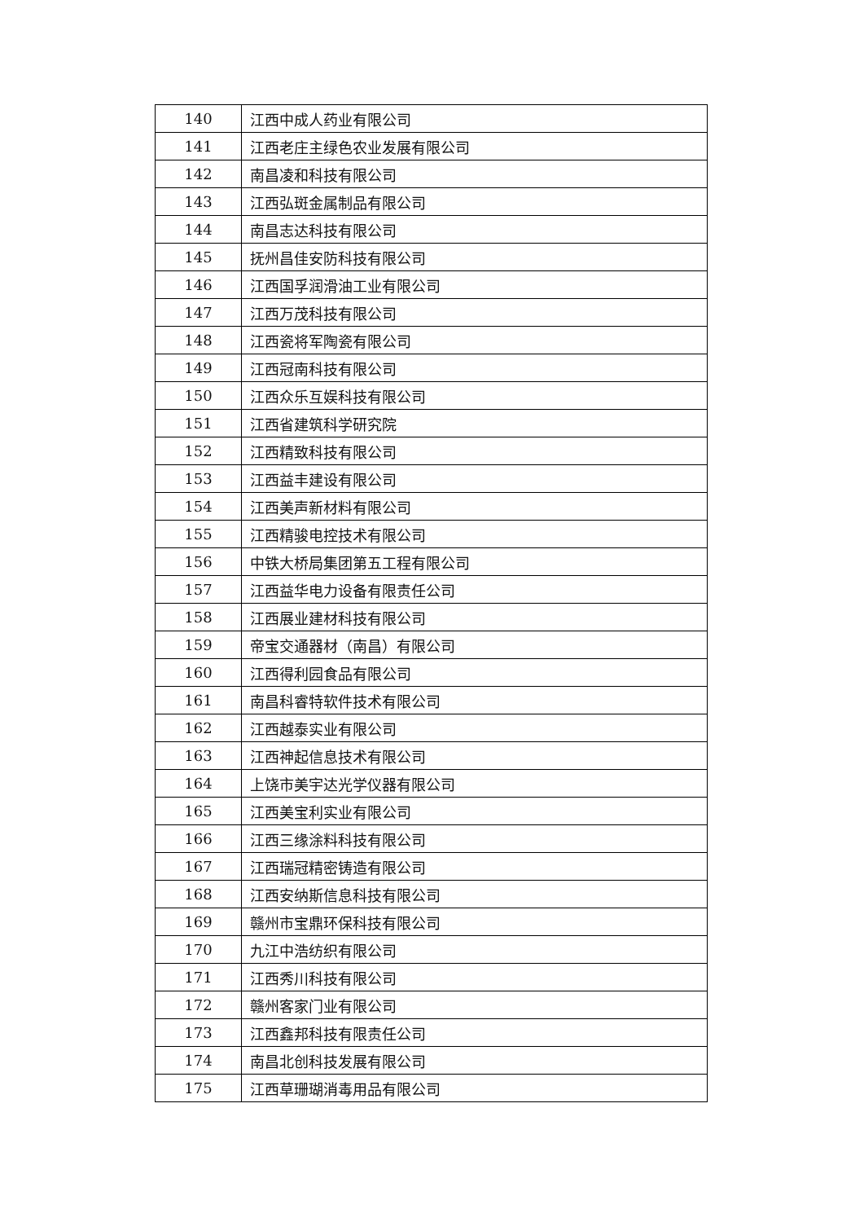| 140 | 江西中成人药业有限公司 |
| 141 | 江西老庄主绿色农业发展有限公司 |
| 142 | 南昌凌和科技有限公司 |
| 143 | 江西弘斑金属制品有限公司 |
| 144 | 南昌志达科技有限公司 |
| 145 | 抚州昌佳安防科技有限公司 |
| 146 | 江西国孚润滑油工业有限公司 |
| 147 | 江西万茂科技有限公司 |
| 148 | 江西瓷将军陶瓷有限公司 |
| 149 | 江西冠南科技有限公司 |
| 150 | 江西众乐互娱科技有限公司 |
| 151 | 江西省建筑科学研究院 |
| 152 | 江西精致科技有限公司 |
| 153 | 江西益丰建设有限公司 |
| 154 | 江西美声新材料有限公司 |
| 155 | 江西精骏电控技术有限公司 |
| 156 | 中铁大桥局集团第五工程有限公司 |
| 157 | 江西益华电力设备有限责任公司 |
| 158 | 江西展业建材科技有限公司 |
| 159 | 帝宝交通器材（南昌）有限公司 |
| 160 | 江西得利园食品有限公司 |
| 161 | 南昌科睿特软件技术有限公司 |
| 162 | 江西越泰实业有限公司 |
| 163 | 江西神起信息技术有限公司 |
| 164 | 上饶市美宇达光学仪器有限公司 |
| 165 | 江西美宝利实业有限公司 |
| 166 | 江西三缘涂料科技有限公司 |
| 167 | 江西瑞冠精密铸造有限公司 |
| 168 | 江西安纳斯信息科技有限公司 |
| 169 | 赣州市宝鼎环保科技有限公司 |
| 170 | 九江中浩纺织有限公司 |
| 171 | 江西秀川科技有限公司 |
| 172 | 赣州客家门业有限公司 |
| 173 | 江西鑫邦科技有限责任公司 |
| 174 | 南昌北创科技发展有限公司 |
| 175 | 江西草珊瑚消毒用品有限公司 |